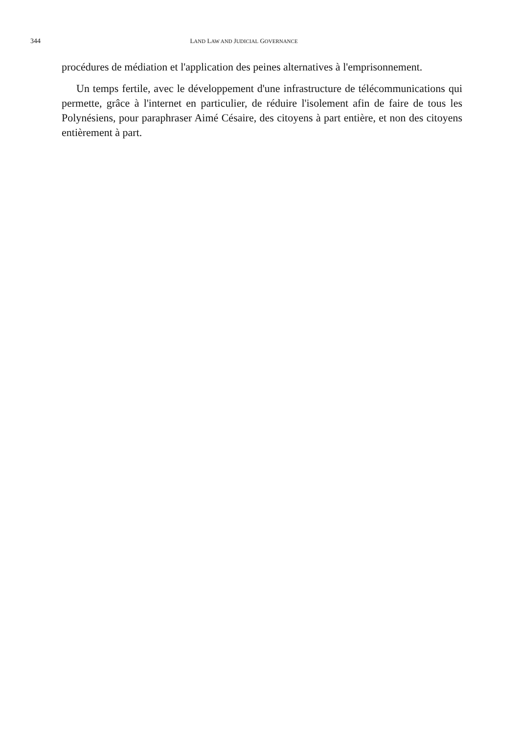344 LAND LAW AND JUDICIAL GOVERNANCE
procédures de médiation et l'application des peines alternatives à l'emprisonnement.
Un temps fertile, avec le développement d'une infrastructure de télécommunications qui permette, grâce à l'internet en particulier, de réduire l'isolement afin de faire de tous les Polynésiens, pour paraphraser Aimé Césaire, des citoyens à part entière, et non des citoyens entièrement à part.